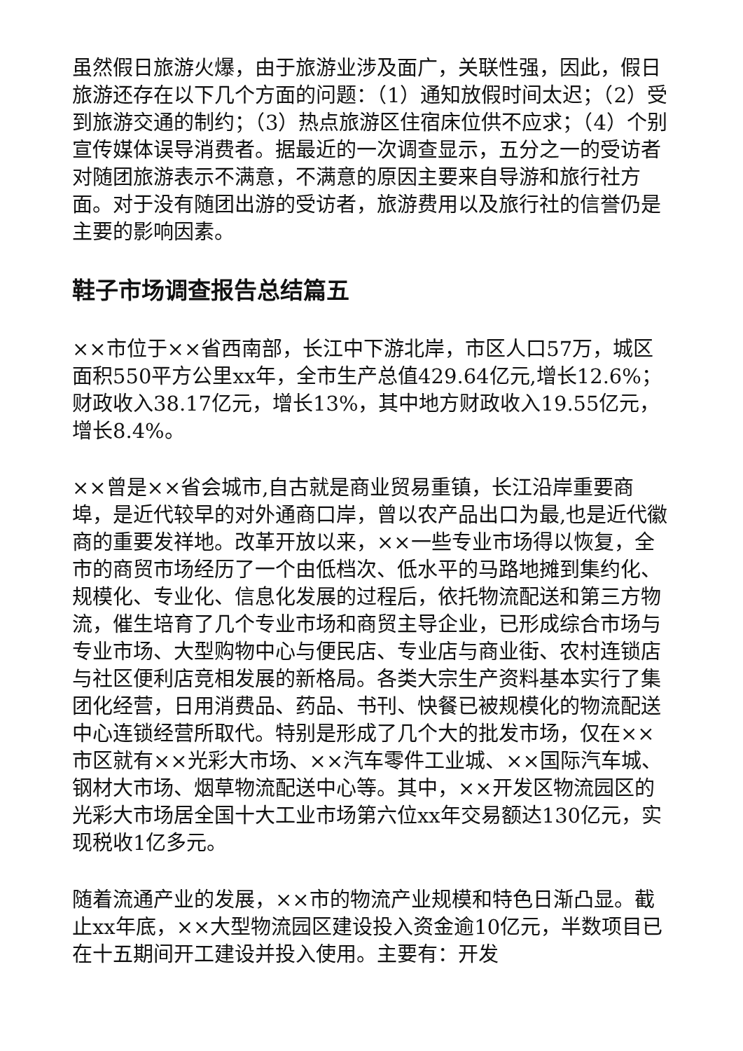虽然假日旅游火爆，由于旅游业涉及面广，关联性强，因此，假日旅游还存在以下几个方面的问题：（1）通知放假时间太迟；（2）受到旅游交通的制约；（3）热点旅游区住宿床位供不应求；（4）个别宣传媒体误导消费者。据最近的一次调查显示，五分之一的受访者对随团旅游表示不满意，不满意的原因主要来自导游和旅行社方面。对于没有随团出游的受访者，旅游费用以及旅行社的信誉仍是主要的影响因素。
鞋子市场调查报告总结篇五
××市位于××省西南部，长江中下游北岸，市区人口57万，城区面积550平方公里xx年，全市生产总值429.64亿元,增长12.6%；财政收入38.17亿元，增长13%，其中地方财政收入19.55亿元，增长8.4%。
××曾是××省会城市,自古就是商业贸易重镇，长江沿岸重要商埠，是近代较早的对外通商口岸，曾以农产品出口为最,也是近代徽商的重要发祥地。改革开放以来，××一些专业市场得以恢复，全市的商贸市场经历了一个由低档次、低水平的马路地摊到集约化、规模化、专业化、信息化发展的过程后，依托物流配送和第三方物流，催生培育了几个专业市场和商贸主导企业，已形成综合市场与专业市场、大型购物中心与便民店、专业店与商业街、农村连锁店与社区便利店竞相发展的新格局。各类大宗生产资料基本实行了集团化经营，日用消费品、药品、书刊、快餐已被规模化的物流配送中心连锁经营所取代。特别是形成了几个大的批发市场，仅在××市区就有××光彩大市场、××汽车零件工业城、××国际汽车城、钢材大市场、烟草物流配送中心等。其中，××开发区物流园区的光彩大市场居全国十大工业市场第六位xx年交易额达130亿元，实现税收1亿多元。
随着流通产业的发展，××市的物流产业规模和特色日渐凸显。截止xx年底，××大型物流园区建设投入资金逾10亿元，半数项目已在十五期间开工建设并投入使用。主要有：开发